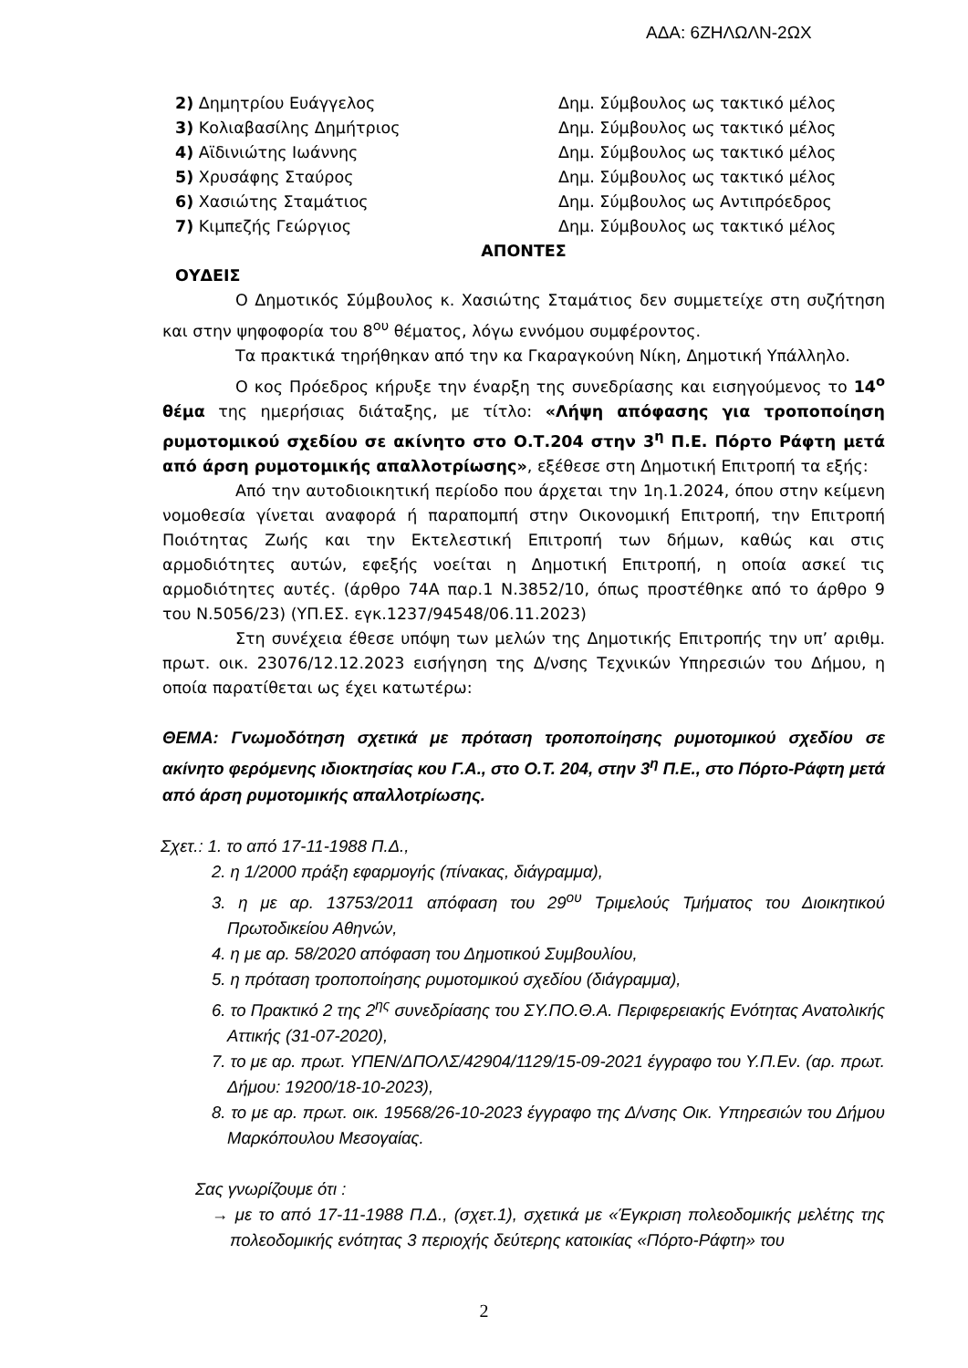ΑΔΑ: 6ΖΗΛΩΛΝ-2ΩΧ
| 2) Δημητρίου Ευάγγελος | Δημ. Σύμβουλος ως τακτικό μέλος |
| 3) Κολιαβασίλης Δημήτριος | Δημ. Σύμβουλος ως τακτικό μέλος |
| 4) Αϊδινιώτης Ιωάννης | Δημ. Σύμβουλος ως τακτικό μέλος |
| 5) Χρυσάφης Σταύρος | Δημ. Σύμβουλος ως τακτικό μέλος |
| 6) Χασιώτης Σταμάτιος | Δημ. Σύμβουλος ως Αντιπρόεδρος |
| 7) Κιμπεζής Γεώργιος | Δημ. Σύμβουλος ως τακτικό μέλος |
ΑΠΟΝΤΕΣ
ΟΥΔΕΙΣ
Ο Δημοτικός Σύμβουλος κ. Χασιώτης Σταμάτιος δεν συμμετείχε στη συζήτηση και στην ψηφοφορία του 8<sup>ου</sup> θέματος, λόγω εννόμου συμφέροντος.
Τα πρακτικά τηρήθηκαν από την κα Γκαραγκούνη Νίκη, Δημοτική Υπάλληλο.
Ο κος Πρόεδρος κήρυξε την έναρξη της συνεδρίασης και εισηγούμενος το 14<sup>ο</sup> θέμα της ημερήσιας διάταξης, με τίτλο: «Λήψη απόφασης για τροποποίηση ρυμοτομικού σχεδίου σε ακίνητο στο Ο.Τ.204 στην 3<sup>η</sup> Π.Ε. Πόρτο Ράφτη μετά από άρση ρυμοτομικής απαλλοτρίωσης», εξέθεσε στη Δημοτική Επιτροπή τα εξής:
Από την αυτοδιοικητική περίοδο που άρχεται την 1η.1.2024, όπου στην κείμενη νομοθεσία γίνεται αναφορά ή παραπομπή στην Οικονομική Επιτροπή, την Επιτροπή Ποιότητας Ζωής και την Εκτελεστική Επιτροπή των δήμων, καθώς και στις αρμοδιότητες αυτών, εφεξής νοείται η Δημοτική Επιτροπή, η οποία ασκεί τις αρμοδιότητες αυτές. (άρθρο 74Α παρ.1 Ν.3852/10, όπως προστέθηκε από το άρθρο 9 του Ν.5056/23) (ΥΠ.ΕΣ. εγκ.1237/94548/06.11.2023)
Στη συνέχεια έθεσε υπόψη των μελών της Δημοτικής Επιτροπής την υπ’ αριθμ. πρωτ. οικ. 23076/12.12.2023 εισήγηση της Δ/νσης Τεχνικών Υπηρεσιών του Δήμου, η οποία παρατίθεται ως έχει κατωτέρω:
ΘΕΜΑ: Γνωμοδότηση σχετικά με πρόταση τροποποίησης ρυμοτομικού σχεδίου σε ακίνητο φερόμενης ιδιοκτησίας κου Γ.Α., στο Ο.Τ. 204, στην 3<sup>η</sup> Π.Ε., στο Πόρτο-Ράφτη μετά από άρση ρυμοτομικής απαλλοτρίωσης.
Σχετ.: 1. το από 17-11-1988 Π.Δ.,
2. η 1/2000 πράξη εφαρμογής (πίνακας, διάγραμμα),
3. η με αρ. 13753/2011 απόφαση του 29<sup>ου</sup> Τριμελούς Τμήματος του Διοικητικού Πρωτοδικείου Αθηνών,
4. η με αρ. 58/2020 απόφαση του Δημοτικού Συμβουλίου,
5. η πρόταση τροποποίησης ρυμοτομικού σχεδίου (διάγραμμα),
6. το Πρακτικό 2 της 2<sup>ης</sup> συνεδρίασης του ΣΥ.ΠΟ.Θ.Α. Περιφερειακής Ενότητας Ανατολικής Αττικής (31-07-2020),
7. το με αρ. πρωτ. ΥΠΕΝ/ΔΠΟΛΣ/42904/1129/15-09-2021 έγγραφο του Υ.Π.Εν. (αρ. πρωτ. Δήμου: 19200/18-10-2023),
8. το με αρ. πρωτ. οικ. 19568/26-10-2023 έγγραφο της Δ/νσης Οικ. Υπηρεσιών του Δήμου Μαρκόπουλου Μεσογαίας.
Σας γνωρίζουμε ότι :
→ με το από 17-11-1988 Π.Δ., (σχετ.1), σχετικά με «Έγκριση πολεοδομικής μελέτης της πολεοδομικής ενότητας 3 περιοχής δεύτερης κατοικίας «Πόρτο-Ράφτη» του
2